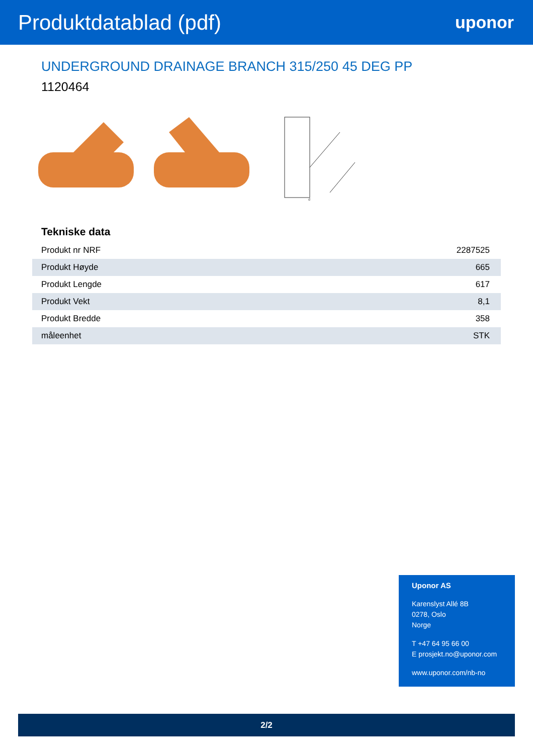Produktdatablad (pdf)
uponor
UNDERGROUND DRAINAGE BRANCH 315/250 45 DEG PP
1120464
d
Tekniske data
| Produkt nr NRF | 2287525 |
| Produkt Høyde | 665 |
| Produkt Lengde | 617 |
| Produkt Vekt | 8,1 |
| Produkt Bredde | 358 |
| måleenhet | STK |
Uponor AS
Karenslyst Allé 8B
0278, Oslo
Norge
T +47 64 95 66 00
E prosjekt.no@uponor.com
www.uponor.com/nb-no
2/2